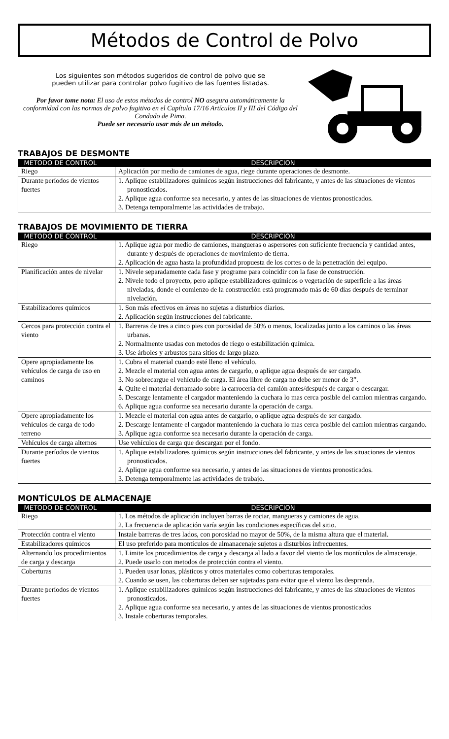Métodos de Control de Polvo
Los siguientes son métodos sugeridos de control de polvo que se
pueden utilizar para controlar polvo fugitivo de las fuentes listadas.
Por favor tome nota: El uso de estos métodos de control NO asegura automáticamente la conformidad con las normas de polvo fugitivo en el Capítulo 17/16 Artículos II y III del Código del Condado de Pima.
Puede ser necesario usar más de un método.
TRABAJOS DE DESMONTE
| METODO DE CONTROL | DESCRIPCION |
| --- | --- |
| Riego | Aplicación por medio de camiones de agua, riege durante operaciones de desmonte. |
| Durante períodos de vientos fuertes | 1. Aplique estabilizadores químicos según instrucciones del fabricante, y antes de las situaciones de vientos pronosticados. 2. Aplique agua conforme sea necesario, y antes de las situaciones de vientos pronosticados. 3. Detenga temporalmente las actividades de trabajo. |
TRABAJOS DE MOVIMIENTO DE TIERRA
| METODO DE CONTROL | DESCRIPCION |
| --- | --- |
| Riego | 1. Aplique agua por medio de camiones, mangueras o aspersores con suficiente frecuencia y cantidad antes, durante y después de operaciones de movimiento de tierra. 2. Aplicación de agua hasta la profundidad propuesta de los cortes o de la penetración del equipo. |
| Planificación antes de nivelar | 1. Nivele separadamente cada fase y programe para coincidir con la fase de construcción. 2. Nivele todo el proyecto, pero aplique estabilizadores químicos o vegetación de superficie a las áreas niveladas, donde el comienzo de la construcción está programado más de 60 días después de terminar nivelación. |
| Estabilizadores químicos | 1. Son más efectivos en áreas no sujetas a disturbios diarios. 2. Aplicación según instrucciones del fabricante. |
| Cercos para protección contra el viento | 1. Barreras de tres a cinco pies con porosidad de 50% o menos, localizadas junto a los caminos o las áreas urbanas. 2. Normalmente usadas con metodos de riego o estabilización química. 3. Use árboles y arbustos para sitios de largo plazo. |
| Opere apropiadamente los vehículos de carga de uso en caminos | 1. Cubra el material cuando esté lleno el vehículo. 2. Mezcle el material con agua antes de cargarlo, o aplique agua después de ser cargado. 3. No sobrecargue el vehículo de carga. El área libre de carga no debe ser menor de 3”. 4. Quite el material derramado sobre la carrocería del camión antes/después de cargar o descargar. 5. Descarge lentamente el cargador manteniendo la cuchara lo mas cerca posible del camion mientras cargando. 6. Aplique agua conforme sea necesario durante la operación de carga. |
| Opere apropiadamente los vehículos de carga de todo terreno | 1. Mezcle el material con agua antes de cargarlo, o aplique agua después de ser cargado. 2. Descarge lentamente el cargador manteniendo la cuchara lo mas cerca posible del camion mientras cargando. 3. Aplique agua conforme sea necesario durante la operación de carga. |
| Vehículos de carga alternos | Use vehículos de carga que descargan por el fondo. |
| Durante períodos de vientos fuertes | 1. Aplique estabilizadores químicos según instrucciones del fabricante, y antes de las situaciones de vientos pronosticados. 2. Aplique agua conforme sea necesario, y antes de las situaciones de vientos pronosticados. 3. Detenga temporalmente las actividades de trabajo. |
MONTÍCULOS DE ALMACENAJE
| METODO DE CONTROL | DESCRIPCION |
| --- | --- |
| Riego | 1. Los métodos de aplicación incluyen barras de rociar, mangueras y camiones de agua. 2. La frecuencia de aplicación varía según las condiciones específicas del sitio. |
| Protección contra el viento | Instale barreras de tres lados, con porosidad no mayor de 50%, de la misma altura que el material. |
| Estabilizadores químicos | El uso preferido para montículos de almanacenaje sujetos a disturbios infrecuentes. |
| Alternando los procedimientos de carga y descarga | 1. Limite los procedimientos de carga y descarga al lado a favor del viento de los montículos de almacenaje. 2. Puede usarlo con metodos de protección contra el viento. |
| Coberturas | 1. Pueden usar lonas, plásticos y otros materiales como coberturas temporales. 2. Cuando se usen, las coberturas deben ser sujetadas para evitar que el viento las desprenda. |
| Durante períodos de vientos fuertes | 1. Aplique estabilizadores químicos según instrucciones del fabricante, y antes de las situaciones de vientos pronosticados. 2. Aplique agua conforme sea necesario, y antes de las situaciones de vientos pronosticados 3. Instale coberturas temporales. |